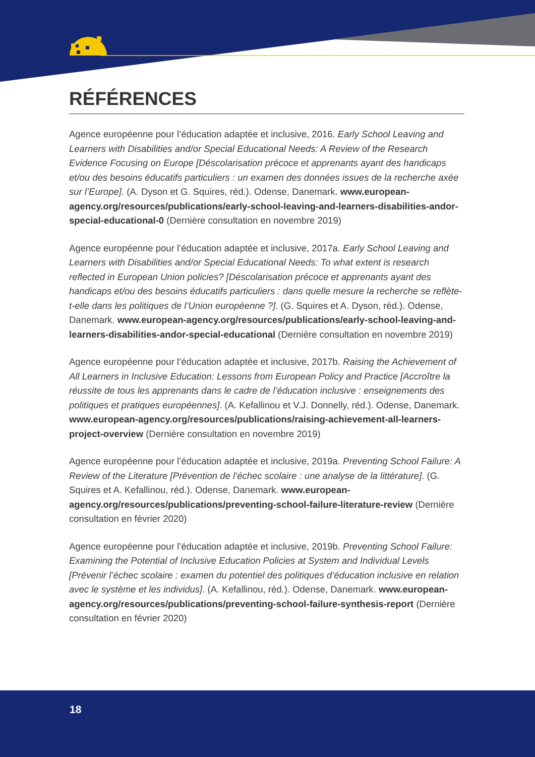RÉFÉRENCES
Agence européenne pour l’éducation adaptée et inclusive, 2016. Early School Leaving and Learners with Disabilities and/or Special Educational Needs: A Review of the Research Evidence Focusing on Europe [Déscolarisation précoce et apprenants ayant des handicaps et/ou des besoins éducatifs particuliers : un examen des données issues de la recherche axée sur l’Europe]. (A. Dyson et G. Squires, réd.). Odense, Danemark. www.european-agency.org/resources/publications/early-school-leaving-and-learners-disabilities-andor-special-educational-0 (Dernière consultation en novembre 2019)
Agence européenne pour l’éducation adaptée et inclusive, 2017a. Early School Leaving and Learners with Disabilities and/or Special Educational Needs: To what extent is research reflected in European Union policies? [Déscolarisation précoce et apprenants ayant des handicaps et/ou des besoins éducatifs particuliers : dans quelle mesure la recherche se reflète-t-elle dans les politiques de l’Union européenne ?]. (G. Squires et A. Dyson, réd.). Odense, Danemark. www.european-agency.org/resources/publications/early-school-leaving-and-learners-disabilities-andor-special-educational (Dernière consultation en novembre 2019)
Agence européenne pour l’éducation adaptée et inclusive, 2017b. Raising the Achievement of All Learners in Inclusive Education: Lessons from European Policy and Practice [Accroître la réussite de tous les apprenants dans le cadre de l’éducation inclusive : enseignements des politiques et pratiques européennes]. (A. Kefallinou et V.J. Donnelly, réd.). Odense, Danemark. www.european-agency.org/resources/publications/raising-achievement-all-learners-project-overview (Dernière consultation en novembre 2019)
Agence européenne pour l’éducation adaptée et inclusive, 2019a. Preventing School Failure: A Review of the Literature [Prévention de l’échec scolaire : une analyse de la littérature]. (G. Squires et A. Kefallinou, réd.). Odense, Danemark. www.european-agency.org/resources/publications/preventing-school-failure-literature-review (Dernière consultation en février 2020)
Agence européenne pour l’éducation adaptée et inclusive, 2019b. Preventing School Failure: Examining the Potential of Inclusive Education Policies at System and Individual Levels [Prévenir l’échec scolaire : examen du potentiel des politiques d’éducation inclusive en relation avec le système et les individus]. (A. Kefallinou, réd.). Odense, Danemark. www.european-agency.org/resources/publications/preventing-school-failure-synthesis-report (Dernière consultation en février 2020)
18